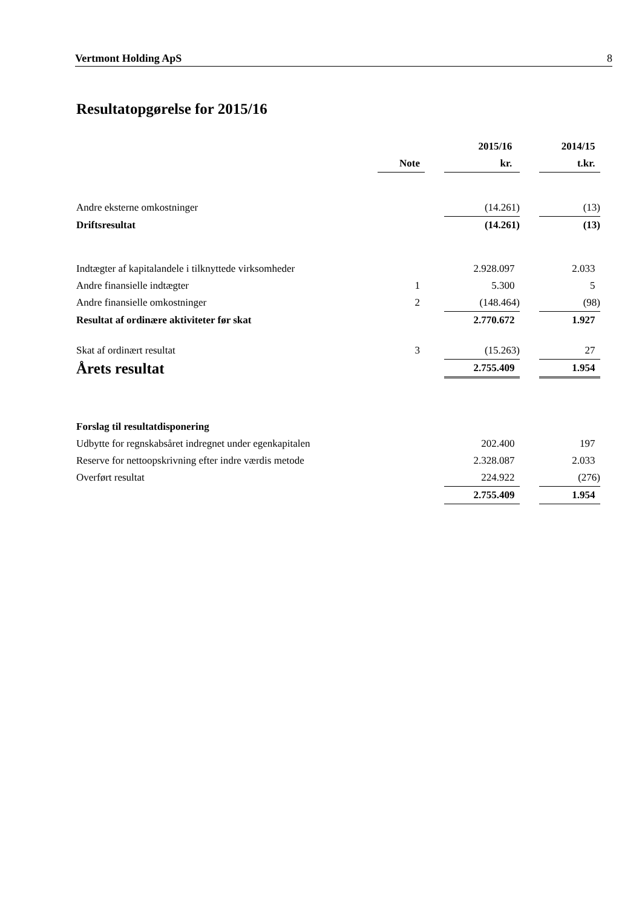Vertmont Holding ApS 8
Resultatopgørelse for 2015/16
| | | | 2015/16 | | 2014/15 |
| | Note | | kr. | | t.kr. |
| Andre eksterne omkostninger | | | (14.261) | | (13) |
| Driftsresultat | | | (14.261) | | (13) |
| Indtægter af kapitalandele i tilknyttede virksomheder | | | 2.928.097 | | 2.033 |
| Andre finansielle indtægter | 1 | | 5.300 | | 5 |
| Andre finansielle omkostninger | 2 | | (148.464) | | (98) |
| Resultat af ordinære aktiviteter før skat | | | 2.770.672 | | 1.927 |
| Skat af ordinært resultat | 3 | | (15.263) | | 27 |
| Årets resultat | | | 2.755.409 | | 1.954 |
| Forslag til resultatdisponering | | | | | |
| Udbytte for regnskabsåret indregnet under egenkapitalen | | | 202.400 | | 197 |
| Reserve for nettoopskrivning efter indre værdis metode | | | 2.328.087 | | 2.033 |
| Overført resultat | | | 224.922 | | (276) |
| | | | 2.755.409 | | 1.954 |